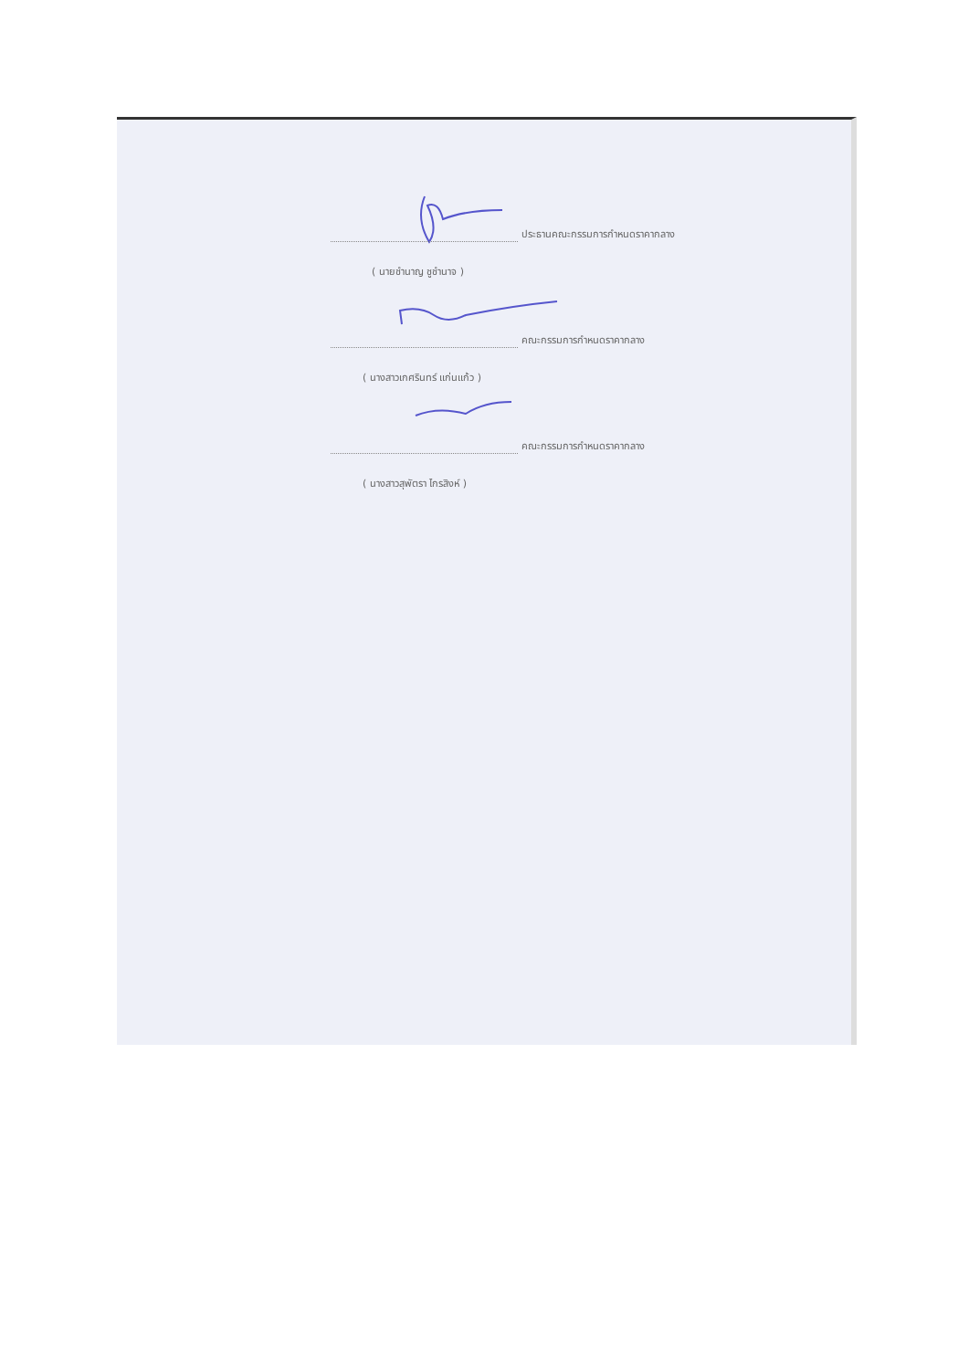ประธานคณะกรรมการกำหนดราคากลาง
( นายชำนาญ ชูชำนาจ )
คณะกรรมการกำหนดราคากลาง
( นางสาวเกศรินทร์ แก่นแก้ว )
คณะกรรมการกำหนดราคากลาง
( นางสาวสุพัตรา ไกรสิงห์ )